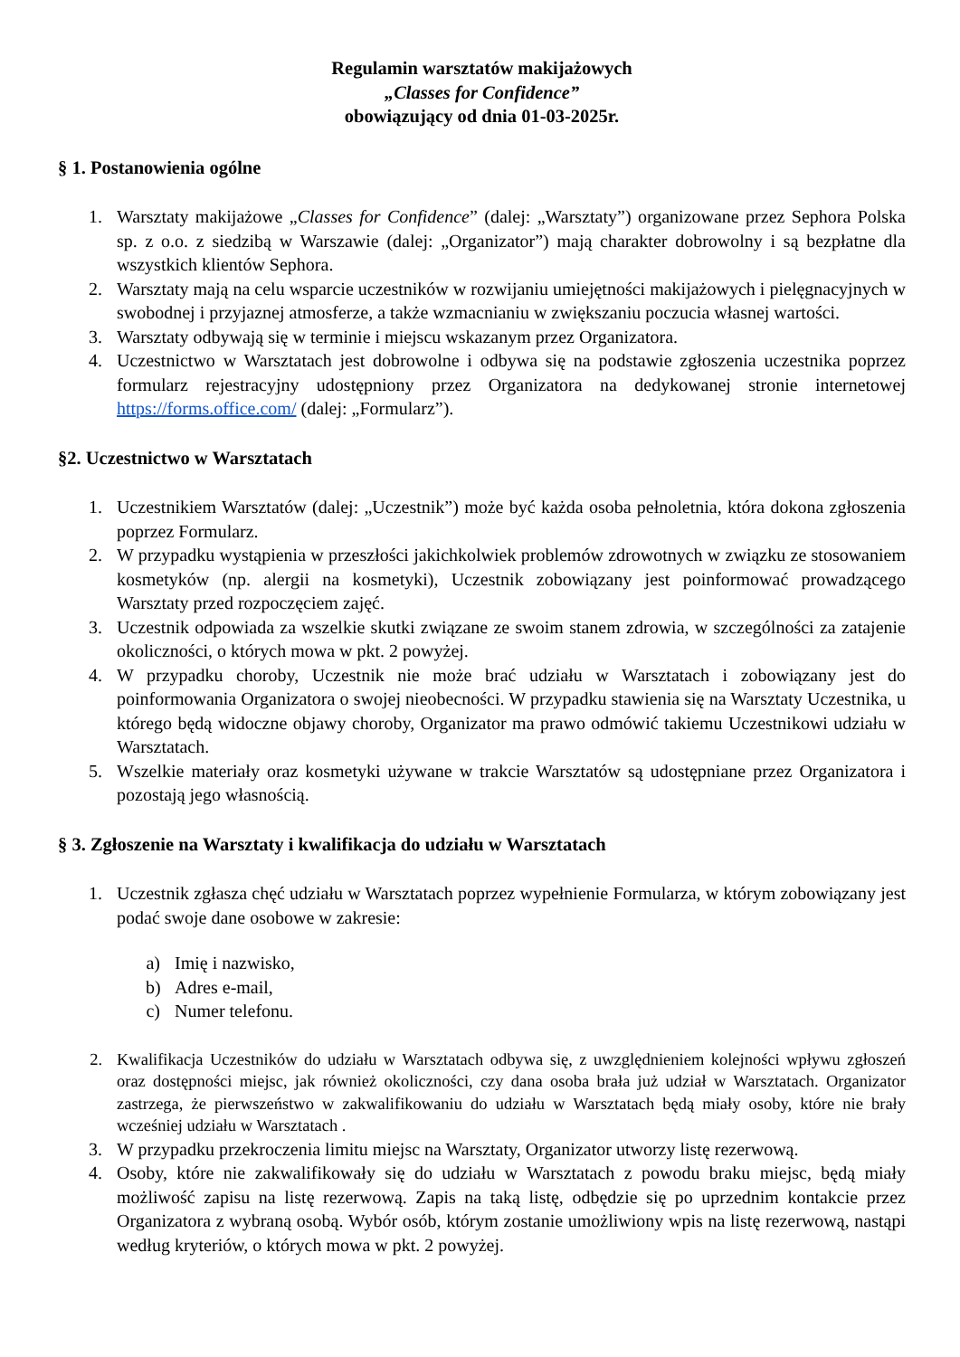Regulamin warsztatów makijażowych
„Classes for Confidence”
obowiązujący od dnia 01-03-2025r.
§ 1. Postanowienia ogólne
1. Warsztaty makijażowe „Classes for Confidence” (dalej: „Warsztaty”) organizowane przez Sephora Polska sp. z o.o. z siedzibą w Warszawie (dalej: „Organizator”) mają charakter dobrowolny i są bezpłatne dla wszystkich klientów Sephora.
2. Warsztaty mają na celu wsparcie uczestników w rozwijaniu umiejętności makijażowych i pielęgnacyjnych w swobodnej i przyjaznej atmosferze, a także wzmacnianiu w zwiększaniu poczucia własnej wartości.
3. Warsztaty odbywają się w terminie i miejscu wskazanym przez Organizatora.
4. Uczestnictwo w Warsztatach jest dobrowolne i odbywa się na podstawie zgłoszenia uczestnika poprzez formularz rejestracyjny udostępniony przez Organizatora na dedykowanej stronie internetowej https://forms.office.com/ (dalej: „Formularz”).
§2. Uczestnictwo w Warsztatach
1. Uczestnikiem Warsztatów (dalej: „Uczestnik”) może być każda osoba pełnoletnia, która dokona zgłoszenia poprzez Formularz.
2. W przypadku wystąpienia w przeszłości jakichkolwiek problemów zdrowotnych w związku ze stosowaniem kosmetyków (np. alergii na kosmetyki), Uczestnik zobowiązany jest poinformować prowadzącego Warsztaty przed rozpoczęciem zajęć.
3. Uczestnik odpowiada za wszelkie skutki związane ze swoim stanem zdrowia, w szczególności za zatajenie okoliczności, o których mowa w pkt. 2 powyżej.
4. W przypadku choroby, Uczestnik nie może brać udziału w Warsztatach i zobowiązany jest do poinformowania Organizatora o swojej nieobecności. W przypadku stawienia się na Warsztaty Uczestnika, u którego będą widoczne objawy choroby, Organizator ma prawo odmówić takiemu Uczestnikowi udziału w Warsztatach.
5. Wszelkie materiały oraz kosmetyki używane w trakcie Warsztatów są udostępniane przez Organizatora i pozostają jego własnością.
§ 3. Zgłoszenie na Warsztaty i kwalifikacja do udziału w Warsztatach
1. Uczestnik zgłasza chęć udziału w Warsztatach poprzez wypełnienie Formularza, w którym zobowiązany jest podać swoje dane osobowe w zakresie:
a) Imię i nazwisko,
b) Adres e-mail,
c) Numer telefonu.
2. Kwalifikacja Uczestników do udziału w Warsztatach odbywa się, z uwzględnieniem kolejności wpływu zgłoszeń oraz dostępności miejsc, jak również okoliczności, czy dana osoba brała już udział w Warsztatach. Organizator zastrzega, że pierwszeństwo w zakwalifikowaniu do udziału w Warsztatach będą miały osoby, które nie brały wcześniej udziału w Warsztatach .
3. W przypadku przekroczenia limitu miejsc na Warsztaty, Organizator utworzy listę rezerwową.
4. Osoby, które nie zakwalifikowały się do udziału w Warsztatach z powodu braku miejsc, będą miały możliwość zapisu na listę rezerwową. Zapis na taką listę, odbędzie się po uprzednim kontakcie przez Organizatora z wybraną osobą. Wybór osób, którym zostanie umożliwiony wpis na listę rezerwową, nastąpi według kryteriów, o których mowa w pkt. 2 powyżej.